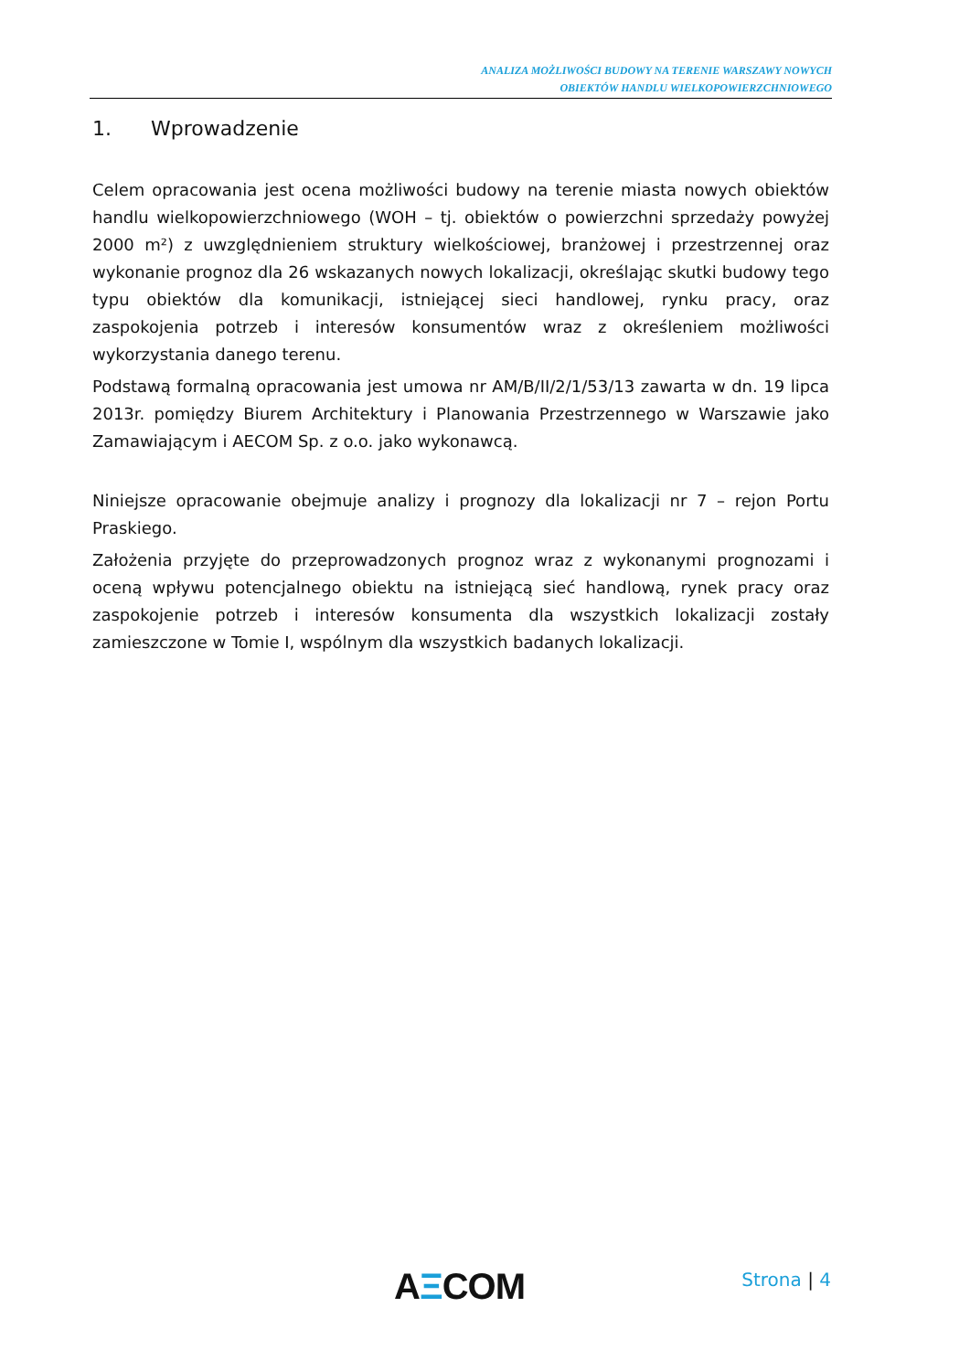ANALIZA MOŻLIWOŚCI BUDOWY NA TERENIE WARSZAWY NOWYCH
OBIEKTÓW HANDLU WIELKOPOWIERZCHNIOWEGO
1. Wprowadzenie
Celem opracowania jest ocena możliwości budowy na terenie miasta nowych obiektów handlu wielkopowierzchniowego (WOH – tj. obiektów o powierzchni sprzedaży powyżej 2000 m²) z uwzględnieniem struktury wielkościowej, branżowej i przestrzennej oraz wykonanie prognoz dla 26 wskazanych nowych lokalizacji, określając skutki budowy tego typu obiektów dla komunikacji, istniejącej sieci handlowej, rynku pracy, oraz zaspokojenia potrzeb i interesów konsumentów wraz z określeniem możliwości wykorzystania danego terenu.
Podstawą formalną opracowania jest umowa nr AM/B/II/2/1/53/13 zawarta w dn. 19 lipca 2013r. pomiędzy Biurem Architektury i Planowania Przestrzennego w Warszawie jako Zamawiającym i AECOM Sp. z o.o. jako wykonawcą.
Niniejsze opracowanie obejmuje analizy i prognozy dla lokalizacji nr 7 – rejon Portu Praskiego.
Założenia przyjęte do przeprowadzonych prognoz wraz z wykonanymi prognozami i oceną wpływu potencjalnego obiektu na istniejącą sieć handlową, rynek pracy oraz zaspokojenie potrzeb i interesów konsumenta dla wszystkich lokalizacji zostały zamieszczone w Tomie I, wspólnym dla wszystkich badanych lokalizacji.
AΞCOM Strona | 4